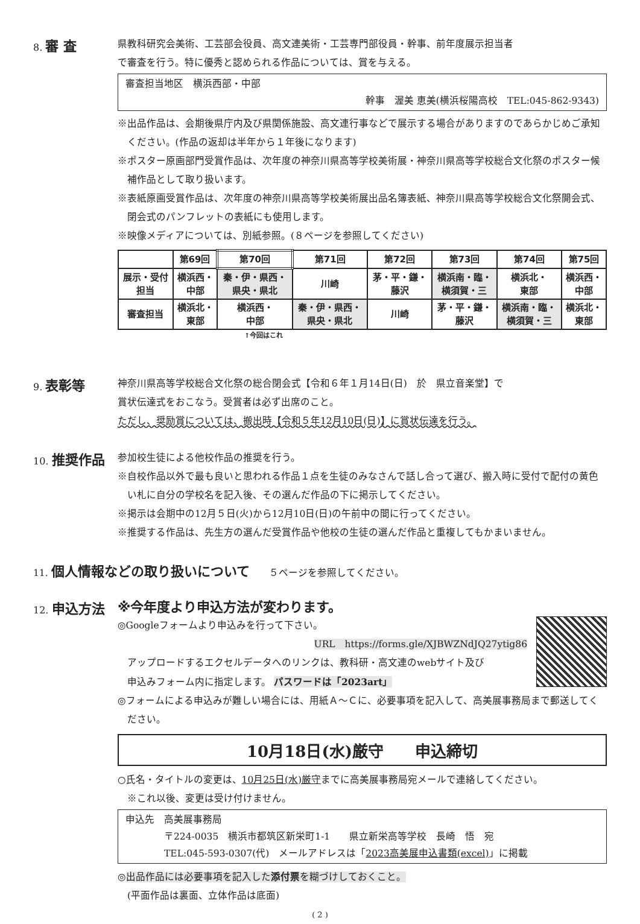8. 審 査
県教科研究会美術、工芸部会役員、高文連美術・工芸専門部役員・幹事、前年度展示担当者
で審査を行う。特に優秀と認められる作品については、賞を与える。
審査担当地区　横浜西部・中部
幹事　渥美 恵美(横浜桜陽高校　TEL:045-862-9343)
※出品作品は、会期後県庁内及び県関係施設、高文連行事などで展示する場合がありますのであらかじめご承知ください。(作品の返却は半年から１年後になります)
※ポスター原画部門受賞作品は、次年度の神奈川県高等学校美術展・神奈川県高等学校総合文化祭のポスター候補作品として取り扱います。
※表紙原画受賞作品は、次年度の神奈川県高等学校美術展出品名簿表紙、神奈川県高等学校総合文化祭開会式、閉会式のパンフレットの表紙にも使用します。
※映像メディアについては、別紙参照。(８ページを参照してください)
| | 第69回 | 第70回 | 第71回 | 第72回 | 第73回 | 第74回 | 第75回 |
| 展示・受付 担当 | 横浜西・ 中部 | 秦・伊・県西・ 県央・県北 | 川崎 | 茅・平・鎌・ 藤沢 | 横浜南・臨・ 横須賀・三 | 横浜北・ 東部 | 横浜西・ 中部 |
| 審査担当 | 横浜北・ 東部 | 横浜西・ 中部 | 秦・伊・県西・ 県央・県北 | 川崎 | 茅・平・鎌・ 藤沢 | 横浜南・臨・ 横須賀・三 | 横浜北・ 東部 |
↑今回はこれ
9. 表彰等
神奈川県高等学校総合文化祭の総合閉会式【令和６年１月14日(日)　於　県立音楽堂】で
賞状伝達式をおこなう。受賞者は必ず出席のこと。
ただし、奨励賞については、搬出時【令和５年12月10日(日)】に賞状伝達を行う。
10. 推奨作品
参加校生徒による他校作品の推奨を行う。
※自校作品以外で最も良いと思われる作品１点を生徒のみなさんで話し合って選び、搬入時に受付で配付の黄色い札に自分の学校名を記入後、その選んだ作品の下に掲示してください。
※掲示は会期中の12月５日(火)から12月10日(日)の午前中の間に行ってください。
※推奨する作品は、先生方の選んだ受賞作品や他校の生徒の選んだ作品と重複してもかまいません。
11. 個人情報などの取り扱いについて　　５ページを参照してください。
12. 申込方法
※今年度より申込方法が変わります。
◎Googleフォームより申込みを行って下さい。
URL　https://forms.gle/XJBWZNdJQ27ytig86
　アップロードするエクセルデータへのリンクは、教科研・高文連のwebサイト及び
　申込みフォーム内に指定します。 パスワードは「2023art」
◎フォームによる申込みが難しい場合には、用紙Ａ〜Ｃに、必要事項を記入して、高美展事務局まで郵送してください。
10月18日(水)厳守　　申込締切
○氏名・タイトルの変更は、10月25日(水)厳守までに高美展事務局宛メールで連絡してください。
　※これ以後、変更は受け付けません。
申込先　高美展事務局
　　　　〒224-0035　横浜市都筑区新栄町1-1　　県立新栄高等学校　長崎　悟　宛
　　　　TEL:045-593-0307(代)　メールアドレスは「2023高美展申込書類(excel)」に掲載
◎出品作品には必要事項を記入した添付票を糊づけしておくこと。
　(平面作品は裏面、立体作品は底面)
( 2 )